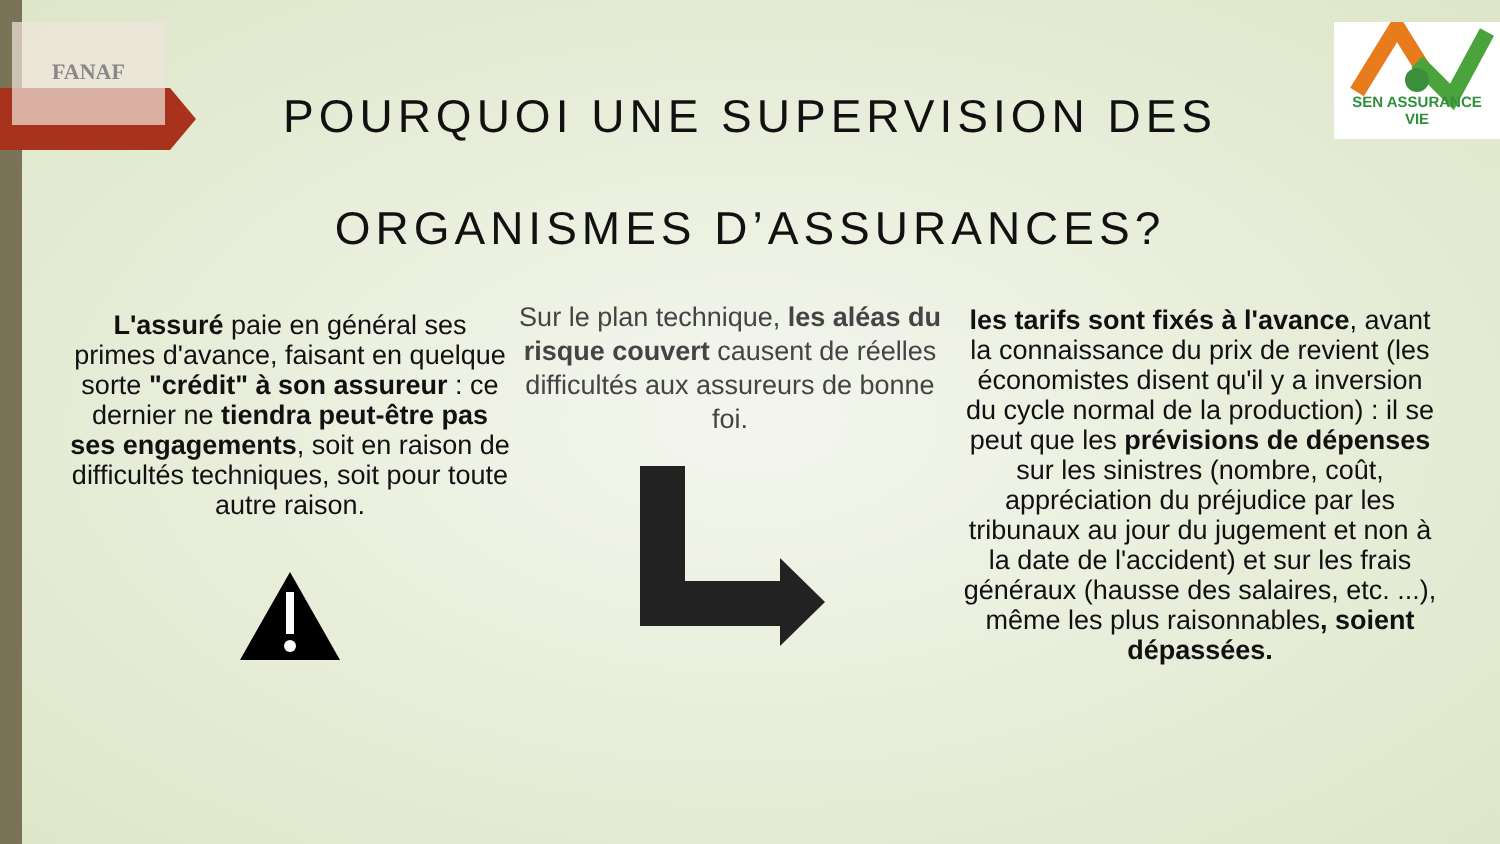FANAF
SEN ASSURANCE
VIE
POURQUOI UNE SUPERVISION DES ORGANISMES D’ASSURANCES?
L'assuré paie en général ses primes d'avance, faisant en quelque sorte "crédit" à son assureur : ce dernier ne tiendra peut-être pas ses engagements, soit en raison de difficultés techniques, soit pour toute autre raison.
Sur le plan technique, les aléas du risque couvert causent de réelles difficultés aux assureurs de bonne foi.
les tarifs sont fixés à l'avance, avant la connaissance du prix de revient (les économistes disent qu'il y a inversion du cycle normal de la production) : il se peut que les prévisions de dépenses sur les sinistres (nombre, coût, appréciation du préjudice par les tribunaux au jour du jugement et non à la date de l'accident) et sur les frais généraux (hausse des salaires, etc. ...), même les plus raisonnables, soient dépassées.